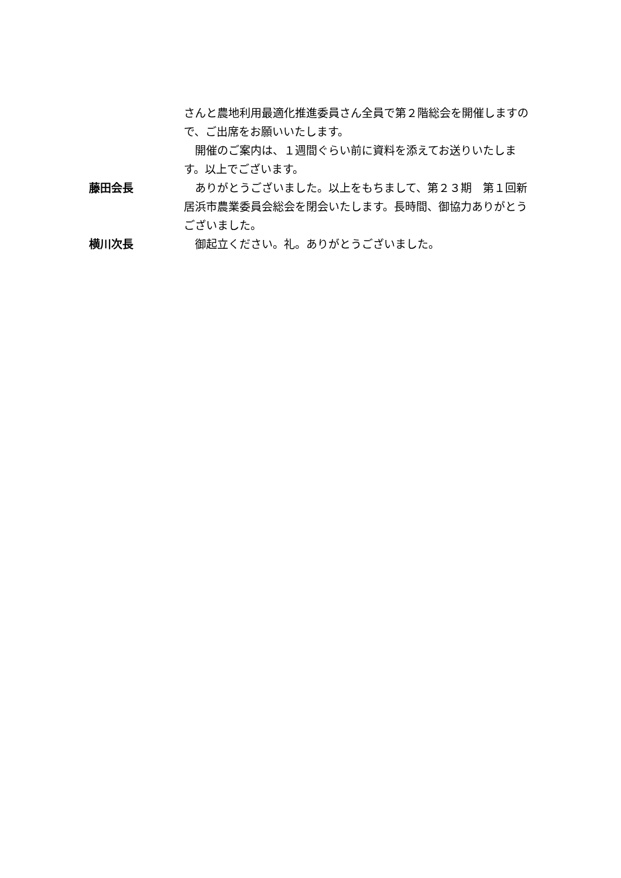さんと農地利用最適化推進委員さん全員で第２階総会を開催しますので、ご出席をお願いいたします。
　開催のご案内は、１週間ぐらい前に資料を添えてお送りいたします。以上でございます。
藤田会長 　ありがとうございました。以上をもちまして、第２３期　第１回新居浜市農業委員会総会を閉会いたします。長時間、御協力ありがとうございました。
横川次長 　御起立ください。礼。ありがとうございました。